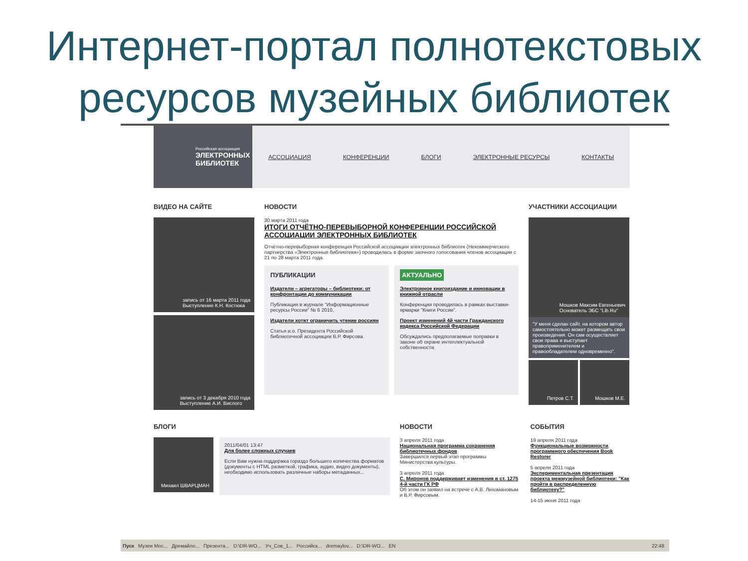Интернет-портал полнотекстовых ресурсов музейных библиотек
Российская ассоциация
ЭЛЕКТРОННЫХ
БИБЛИОТЕК
АССОЦИАЦИЯ КОНФЕРЕНЦИИ БЛОГИ ЭЛЕКТРОННЫЕ РЕСУРСЫ КОНТАКТЫ
ВИДЕО НА САЙТЕ
запись от 16 марта 2011 года
Выступление К.Н. Костюка
запись от 3 декабря 2010 года
Выступление А.И. Вислого
НОВОСТИ
30 марта 2011 года
ИТОГИ ОТЧЁТНО-ПЕРЕВЫБОРНОЙ КОНФЕРЕНЦИИ РОССИЙСКОЙ АССОЦИАЦИИ ЭЛЕКТРОННЫХ БИБЛИОТЕК
Отчётно-перевыборная конференция Российской ассоциации электронных библиотек (Некоммерческого партнерства «Электронные библиотеки») проводилась в форме заочного голосования членов ассоциации с 21 по 28 марта 2011 года.
ПУБЛИКАЦИИ
Издатели – агрегаторы – библиотеки: от конфронтации до коммуникации
Публикация в журнале "Информационные ресурсы России" № 6 2010.
Издатели хотят ограничить чтение россиян
Статья и.о. Президента Российской библиотечной ассоциации В.Р. Фирсова.
АКТУАЛЬНО
Электронное книгоиздание и инновации в книжной отрасли
Конференция проводилась в рамках выставки-ярмарки "Книги России".
Проект изменений 4й части Гражданского кодекса Российской Федерации
Обсуждались предполагаемые поправки в законе об охране интеллектуальной собственности.
УЧАСТНИКИ АССОЦИАЦИИ
Мошков Максим Евгеньевич
Основатель ЭБС "Lib.Ru"
"У меня сделан сайт, на котором автор самостоятельно может размещать свои произведения. Он сам осуществляет свои права и выступает правоприменителем и правообладателем одновременно".
Петров С.Т. Мошков М.Е.
БЛОГИ
Михаил ШВАРЦМАН
2011/04/01 13:47
Для более сложных случаев
Если Вам нужна поддержка гораздо большего количества форматов (документы с HTML разметкой, графика, аудио, видео документы), необходимо использовать различные наборы метаданных...
НОВОСТИ
3 апреля 2011 года
Национальная программа сохранения библиотечных фондов
Завершился первый этап программы Министерства культуры.
3 апреля 2011 года
С. Миронов поддерживает изменения в ст. 1275 4-й части ГК РФ
Об этом он заявил на встрече с А.В. Лихомановым и В.Р. Фирсовым.
СОБЫТИЯ
19 апреля 2011 года
Функциональные возможности программного обеспечения Book Restorer
5 апреля 2011 года
Экспериментальная презентация проекта межмузейной библиотеки: "Как пройти в распределенную библиотеку?"
14-15 июня 2011 года
Пуск Музеи Мос... Дремайло... Презента... D:\DR-WO... Уч_Сов_1... Российск... dremaylov... D:\DR-WO... EN 22:48